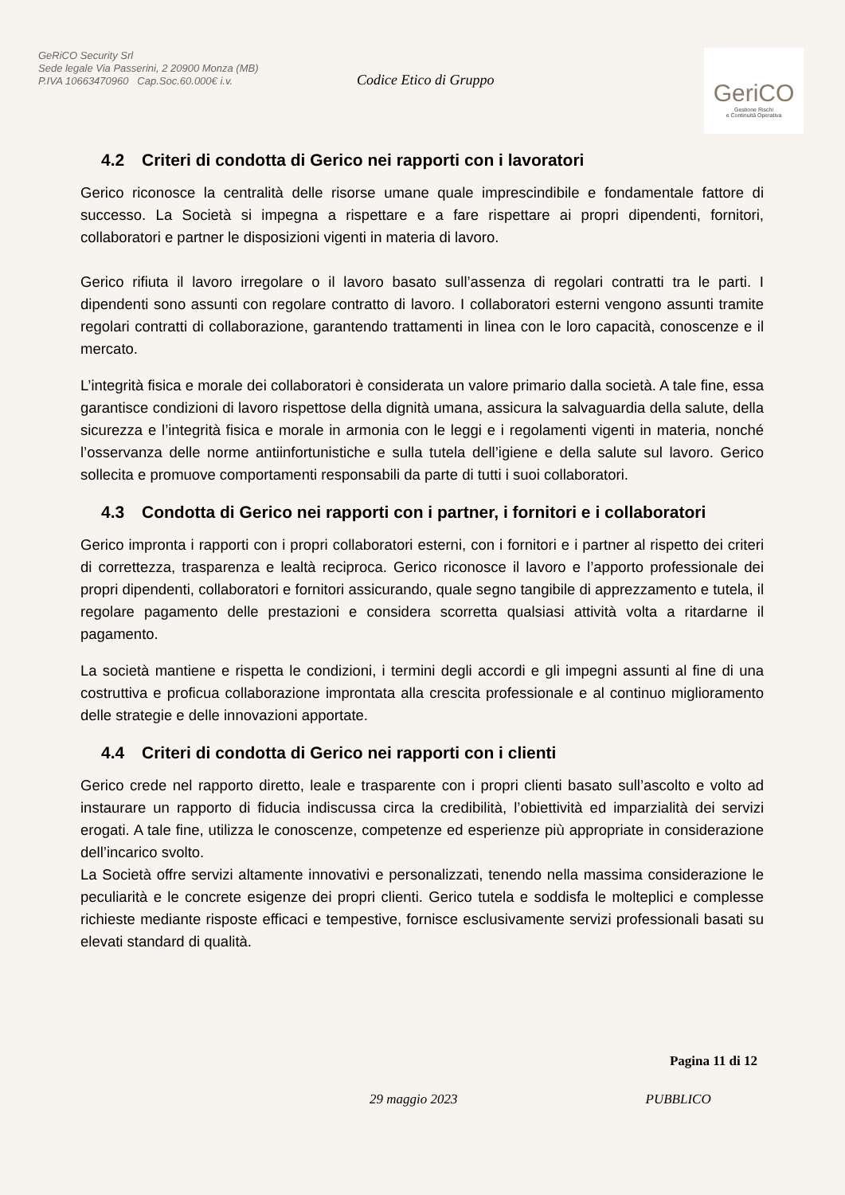GeRiCO Security Srl
Sede legale Via Passerini, 2 20900 Monza (MB)
P.IVA 10663470960 Cap.Soc.60.000€ i.v.
Codice Etico di Gruppo
GeriCO
Gestione Rischi
e Continuità Operativa
4.2 Criteri di condotta di Gerico nei rapporti con i lavoratori
Gerico riconosce la centralità delle risorse umane quale imprescindibile e fondamentale fattore di successo. La Società si impegna a rispettare e a fare rispettare ai propri dipendenti, fornitori, collaboratori e partner le disposizioni vigenti in materia di lavoro.
Gerico rifiuta il lavoro irregolare o il lavoro basato sull’assenza di regolari contratti tra le parti. I dipendenti sono assunti con regolare contratto di lavoro. I collaboratori esterni vengono assunti tramite regolari contratti di collaborazione, garantendo trattamenti in linea con le loro capacità, conoscenze e il mercato.
L’integrità fisica e morale dei collaboratori è considerata un valore primario dalla società. A tale fine, essa garantisce condizioni di lavoro rispettose della dignità umana, assicura la salvaguardia della salute, della sicurezza e l’integrità fisica e morale in armonia con le leggi e i regolamenti vigenti in materia, nonché l’osservanza delle norme antiinfortunistiche e sulla tutela dell’igiene e della salute sul lavoro. Gerico sollecita e promuove comportamenti responsabili da parte di tutti i suoi collaboratori.
4.3 Condotta di Gerico nei rapporti con i partner, i fornitori e i collaboratori
Gerico impronta i rapporti con i propri collaboratori esterni, con i fornitori e i partner al rispetto dei criteri di correttezza, trasparenza e lealtà reciproca. Gerico riconosce il lavoro e l’apporto professionale dei propri dipendenti, collaboratori e fornitori assicurando, quale segno tangibile di apprezzamento e tutela, il regolare pagamento delle prestazioni e considera scorretta qualsiasi attività volta a ritardarne il pagamento.
La società mantiene e rispetta le condizioni, i termini degli accordi e gli impegni assunti al fine di una costruttiva e proficua collaborazione improntata alla crescita professionale e al continuo miglioramento delle strategie e delle innovazioni apportate.
4.4 Criteri di condotta di Gerico nei rapporti con i clienti
Gerico crede nel rapporto diretto, leale e trasparente con i propri clienti basato sull’ascolto e volto ad instaurare un rapporto di fiducia indiscussa circa la credibilità, l’obiettività ed imparzialità dei servizi erogati. A tale fine, utilizza le conoscenze, competenze ed esperienze più appropriate in considerazione dell’incarico svolto.
La Società offre servizi altamente innovativi e personalizzati, tenendo nella massima considerazione le peculiarità e le concrete esigenze dei propri clienti. Gerico tutela e soddisfa le molteplici e complesse richieste mediante risposte efficaci e tempestive, fornisce esclusivamente servizi professionali basati su elevati standard di qualità.
Pagina 11 di 12
29 maggio 2023 PUBBLICO